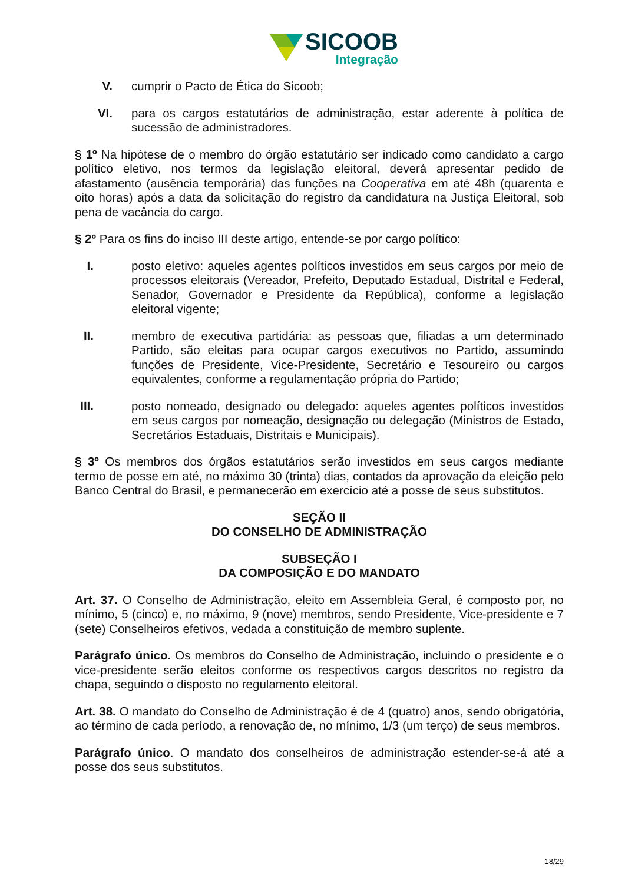SICOOB
Integração
V. cumprir o Pacto de Ética do Sicoob;
VI. para os cargos estatutários de administração, estar aderente à política de sucessão de administradores.
§ 1º Na hipótese de o membro do órgão estatutário ser indicado como candidato a cargo político eletivo, nos termos da legislação eleitoral, deverá apresentar pedido de afastamento (ausência temporária) das funções na Cooperativa em até 48h (quarenta e oito horas) após a data da solicitação do registro da candidatura na Justiça Eleitoral, sob pena de vacância do cargo.
§ 2º Para os fins do inciso III deste artigo, entende-se por cargo político:
I. posto eletivo: aqueles agentes políticos investidos em seus cargos por meio de processos eleitorais (Vereador, Prefeito, Deputado Estadual, Distrital e Federal, Senador, Governador e Presidente da República), conforme a legislação eleitoral vigente;
II. membro de executiva partidária: as pessoas que, filiadas a um determinado Partido, são eleitas para ocupar cargos executivos no Partido, assumindo funções de Presidente, Vice-Presidente, Secretário e Tesoureiro ou cargos equivalentes, conforme a regulamentação própria do Partido;
III. posto nomeado, designado ou delegado: aqueles agentes políticos investidos em seus cargos por nomeação, designação ou delegação (Ministros de Estado, Secretários Estaduais, Distritais e Municipais).
§ 3º Os membros dos órgãos estatutários serão investidos em seus cargos mediante termo de posse em até, no máximo 30 (trinta) dias, contados da aprovação da eleição pelo Banco Central do Brasil, e permanecerão em exercício até a posse de seus substitutos.
SEÇÃO II
DO CONSELHO DE ADMINISTRAÇÃO
SUBSEÇÃO I
DA COMPOSIÇÃO E DO MANDATO
Art. 37. O Conselho de Administração, eleito em Assembleia Geral, é composto por, no mínimo, 5 (cinco) e, no máximo, 9 (nove) membros, sendo Presidente, Vice-presidente e 7 (sete) Conselheiros efetivos, vedada a constituição de membro suplente.
Parágrafo único. Os membros do Conselho de Administração, incluindo o presidente e o vice-presidente serão eleitos conforme os respectivos cargos descritos no registro da chapa, seguindo o disposto no regulamento eleitoral.
Art. 38. O mandato do Conselho de Administração é de 4 (quatro) anos, sendo obrigatória, ao término de cada período, a renovação de, no mínimo, 1/3 (um terço) de seus membros.
Parágrafo único. O mandato dos conselheiros de administração estender-se-á até a posse dos seus substitutos.
18/29